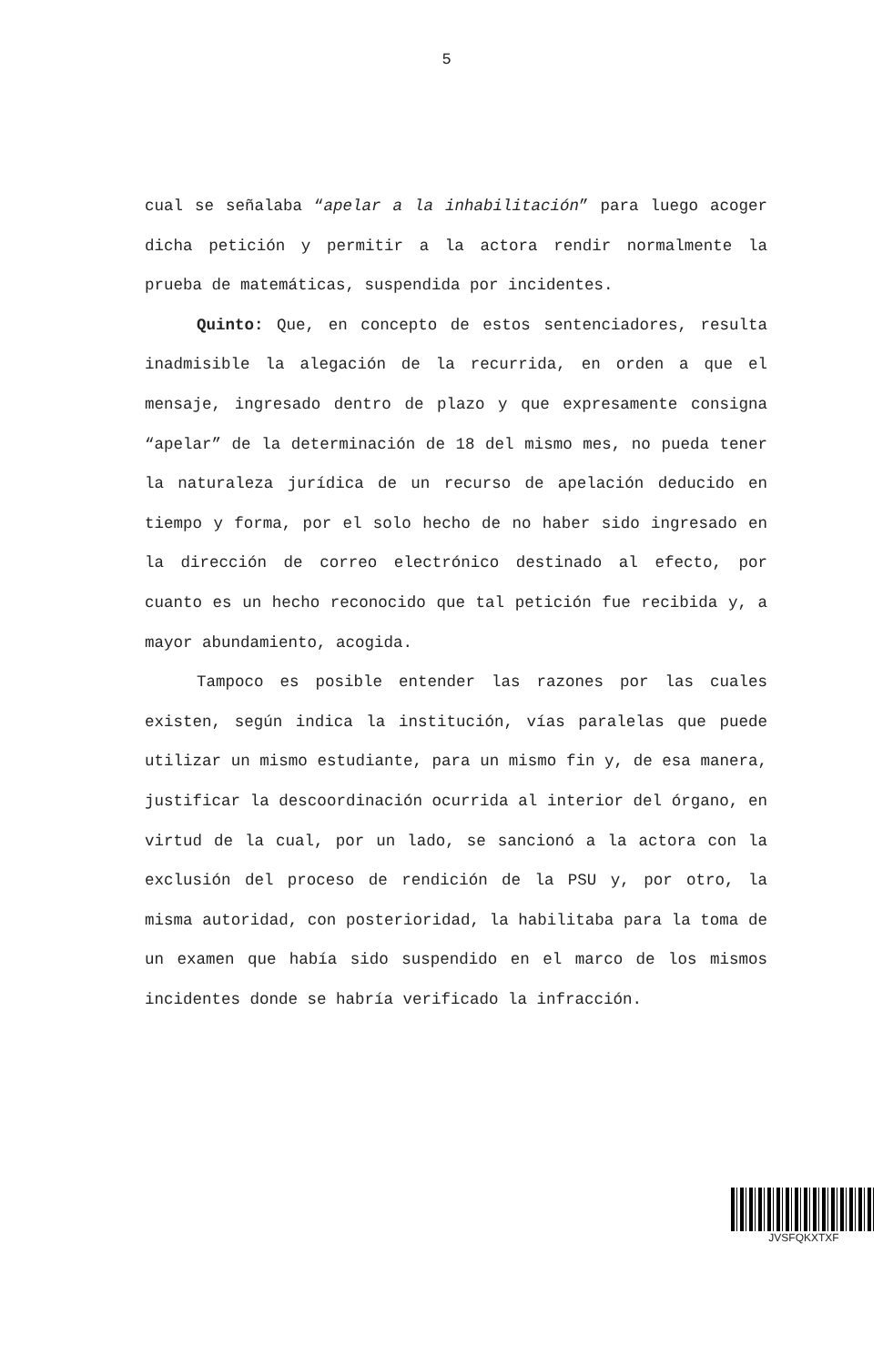5
cual se señalaba “apelar a la inhabilitación” para luego acoger dicha petición y permitir a la actora rendir normalmente la prueba de matemáticas, suspendida por incidentes.
Quinto: Que, en concepto de estos sentenciadores, resulta inadmisible la alegación de la recurrida, en orden a que el mensaje, ingresado dentro de plazo y que expresamente consigna “apelar” de la determinación de 18 del mismo mes, no pueda tener la naturaleza jurídica de un recurso de apelación deducido en tiempo y forma, por el solo hecho de no haber sido ingresado en la dirección de correo electrónico destinado al efecto, por cuanto es un hecho reconocido que tal petición fue recibida y, a mayor abundamiento, acogida.
Tampoco es posible entender las razones por las cuales existen, según indica la institución, vías paralelas que puede utilizar un mismo estudiante, para un mismo fin y, de esa manera, justificar la descoordinación ocurrida al interior del órgano, en virtud de la cual, por un lado, se sancionó a la actora con la exclusión del proceso de rendición de la PSU y, por otro, la misma autoridad, con posterioridad, la habilitaba para la toma de un examen que había sido suspendido en el marco de los mismos incidentes donde se habría verificado la infracción.
JVSFQKXTXF